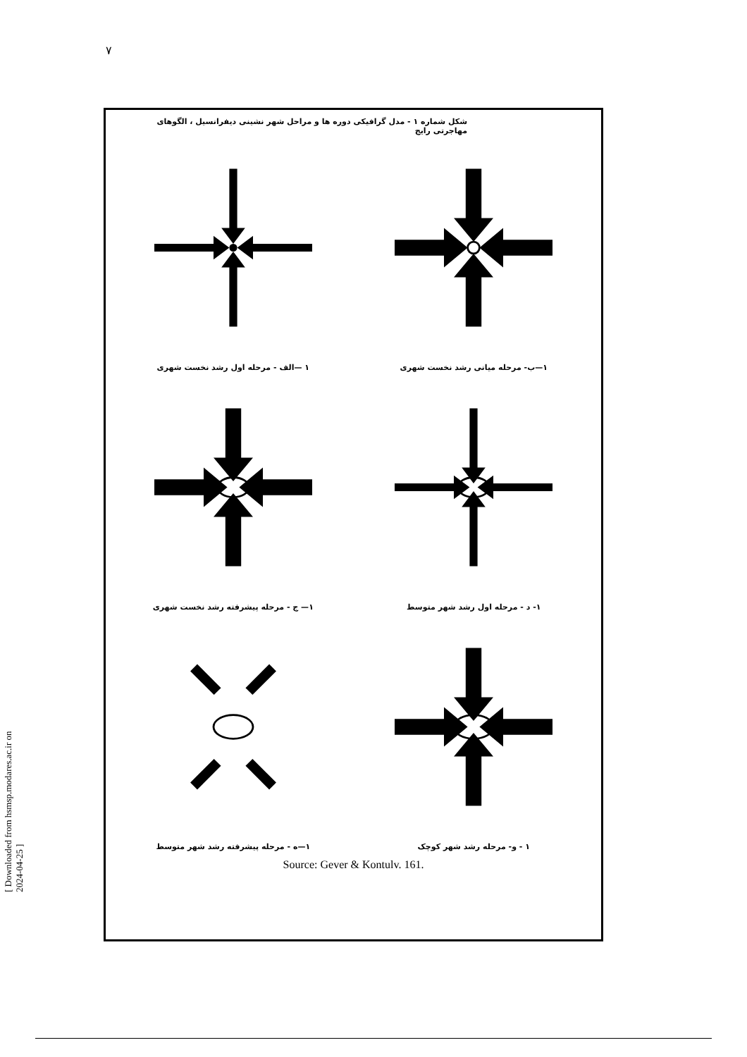۷
[ Downloaded from hsmsp.modares.ac.ir on 2024-04-25 ]
شکل شماره ۱ - مدل گرافیکی دوره ها و مراحل شهر نشینی دیفرانسیل ، الگوهای مهاجرتی رایج
۱—ب- مرحله میانی رشد نخست شهری
۱ —الف - مرحله اول رشد نخست شهری
۱- د - مرحله اول رشد شهر متوسط
۱— ج - مرحله پیشرفته رشد نخست شهری
۱ - و- مرحله رشد شهر کوچک
۱—ه - مرحله پیشرفته رشد شهر متوسط
Source: Gever & Kontulv. 161.